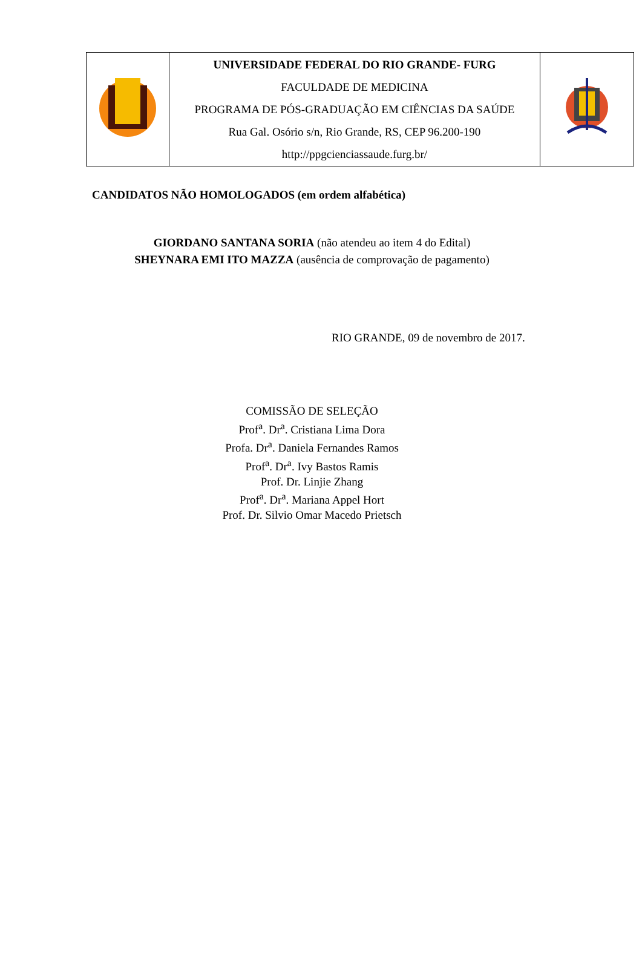| | UNIVERSIDADE FEDERAL DO RIO GRANDE- FURG FACULDADE DE MEDICINA PROGRAMA DE PÓS-GRADUAÇÃO EM CIÊNCIAS DA SAÚDE Rua Gal. Osório s/n, Rio Grande, RS, CEP 96.200-190 http://ppgcienciassaude.furg.br/ | |
CANDIDATOS NÃO HOMOLOGADOS (em ordem alfabética)
GIORDANO SANTANA SORIA (não atendeu ao item 4 do Edital)
SHEYNARA EMI ITO MAZZA (ausência de comprovação de pagamento)
RIO GRANDE, 09 de novembro de 2017.
COMISSÃO DE SELEÇÃO
Prof<sup>a</sup>. Dr<sup>a</sup>. Cristiana Lima Dora
Profa. Dr<sup>a</sup>. Daniela Fernandes Ramos
Prof<sup>a</sup>. Dr<sup>a</sup>. Ivy Bastos Ramis
Prof. Dr. Linjie Zhang
Prof<sup>a</sup>. Dr<sup>a</sup>. Mariana Appel Hort
Prof. Dr. Silvio Omar Macedo Prietsch